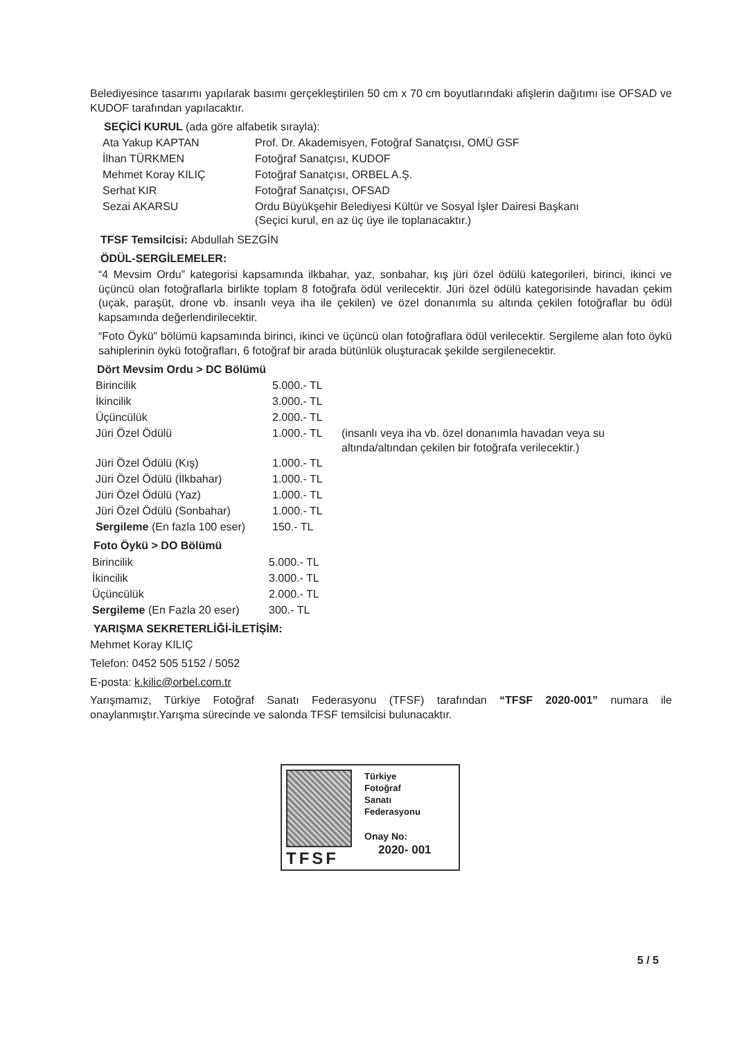Belediyesince tasarımı yapılarak basımı gerçekleştirilen 50 cm x 70 cm boyutlarındaki afişlerin dağıtımı ise OFSAD ve KUDOF tarafından yapılacaktır.
SEÇİCİ KURUL (ada göre alfabetik sırayla):
| Ata Yakup KAPTAN | Prof. Dr. Akademisyen, Fotoğraf Sanatçısı, OMÜ GSF |
| İlhan TÜRKMEN | Fotoğraf Sanatçısı, KUDOF |
| Mehmet Koray KILIÇ | Fotoğraf Sanatçısı, ORBEL A.Ş. |
| Serhat KIR | Fotoğraf Sanatçısı, OFSAD |
| Sezai AKARSU | Ordu Büyükşehir Belediyesi Kültür ve Sosyal İşler Dairesi Başkanı (Seçici kurul, en az üç üye ile toplanacaktır.) |
TFSF Temsilcisi: Abdullah SEZGİN
ÖDÜL-SERGİLEMELER:
“4 Mevsim Ordu” kategorisi kapsamında ilkbahar, yaz, sonbahar, kış jüri özel ödülü kategorileri, birinci, ikinci ve üçüncü olan fotoğraflarla birlikte toplam 8 fotoğrafa ödül verilecektir. Jüri özel ödülü kategorisinde havadan çekim (uçak, paraşüt, drone vb. insanlı veya iha ile çekilen) ve özel donanımla su altında çekilen fotoğraflar bu ödül kapsamında değerlendirilecektir.
“Foto Öykü” bölümü kapsamında birinci, ikinci ve üçüncü olan fotoğraflara ödül verilecektir. Sergileme alan foto öykü sahiplerinin öykü fotoğrafları, 6 fotoğraf bir arada bütünlük oluşturacak şekilde sergilenecektir.
Dört Mevsim Ordu > DC Bölümü
| Birincilik | 5.000.- TL | |
| İkincilik | 3.000.- TL | |
| Üçüncülük | 2.000.- TL | |
| Jüri Özel Ödülü | 1.000.- TL | (insanlı veya iha vb. özel donanımla havadan veya su altında/altından çekilen bir fotoğrafa verilecektir.) |
| Jüri Özel Ödülü (Kış) | 1.000.- TL | |
| Jüri Özel Ödülü (İlkbahar) | 1.000.- TL | |
| Jüri Özel Ödülü (Yaz) | 1.000.- TL | |
| Jüri Özel Ödülü (Sonbahar) | 1.000.- TL | |
| Sergileme (En fazla 100 eser) | 150.- TL | |
Foto Öykü > DO Bölümü
| Birincilik | 5.000.- TL |
| İkincilik | 3.000.- TL |
| Üçüncülük | 2.000.- TL |
| Sergileme (En Fazla 20 eser) | 300.- TL |
YARIŞMA SEKRETERLİĞİ-İLETİŞİM:
Mehmet Koray KILIÇ
Telefon: 0452 505 5152 / 5052
E-posta: k.kilic@orbel.com.tr
Yarışmamız, Türkiye Fotoğraf Sanatı Federasyonu (TFSF) tarafından “TFSF 2020-001” numara ile onaylanmıştır.Yarışma sürecinde ve salonda TFSF temsilcisi bulunacaktır.
TFSF
Türkiye
Fotoğraf
Sanatı
Federasyonu
Onay No:
2020- 001
5 / 5